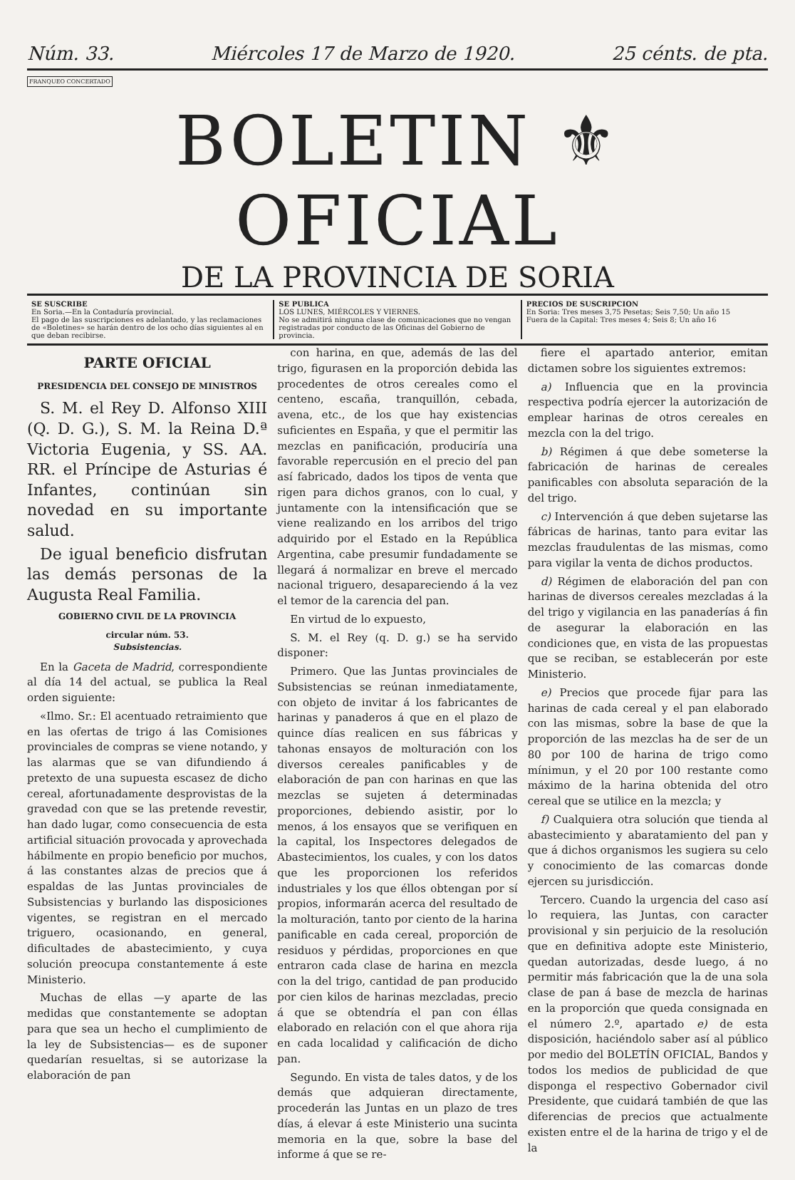Núm. 33. Miércoles 17 de Marzo de 1920. 25 cénts. de pta.
FRANQUEO CONCERTADO
BOLETIN ⚜ OFICIAL
DE LA PROVINCIA DE SORIA
SE SUSCRIBE
En Soria.—En la Contaduría provincial.
El pago de las suscripciones es adelantado, y las reclamaciones de «Boletines» se harán dentro de los ocho días siguientes al en que deban recibirse.
SE PUBLICA
LOS LUNES, MIÉRCOLES Y VIERNES.
No se admitirá ninguna clase de comunicaciones que no vengan registradas por conducto de las Oficinas del Gobierno de provincia.
PRECIOS DE SUSCRIPCION
En Soria: Tres meses 3,75 Pesetas; Seis 7,50; Un año 15
Fuera de la Capital: Tres meses 4; Seis 8; Un año 16
PARTE OFICIAL
PRESIDENCIA DEL CONSEJO DE MINISTROS
S. M. el Rey D. Alfonso XIII (Q. D. G.), S. M. la Reina D.ª Victoria Eugenia, y SS. AA. RR. el Príncipe de Asturias é Infantes, continúan sin novedad en su importante salud.
De igual beneficio disfrutan las demás personas de la Augusta Real Familia.
GOBIERNO CIVIL DE LA PROVINCIA
circular núm. 53.
Subsistencias.
En la Gaceta de Madrid, correspondiente al día 14 del actual, se publica la Real orden siguiente:
«Ilmo. Sr.: El acentuado retraimiento que en las ofertas de trigo á las Comisiones provinciales de compras se viene notando, y las alarmas que se van difundiendo á pretexto de una supuesta escasez de dicho cereal, afortunadamente desprovistas de la gravedad con que se las pretende revestir, han dado lugar, como consecuencia de esta artificial situación provocada y aprovechada hábilmente en propio beneficio por muchos, á las constantes alzas de precios que á espaldas de las Juntas provinciales de Subsistencias y burlando las disposiciones vigentes, se registran en el mercado triguero, ocasionando, en general, dificultades de abastecimiento, y cuya solución preocupa constantemente á este Ministerio.
Muchas de ellas —y aparte de las medidas que constantemente se adoptan para que sea un hecho el cumplimiento de la ley de Subsistencias— es de suponer quedarían resueltas, si se autorizase la elaboración de pan
con harina, en que, además de las del trigo, figurasen en la proporción debida las procedentes de otros cereales como el centeno, escaña, tranquillón, cebada, avena, etc., de los que hay existencias suficientes en España, y que el permitir las mezclas en panificación, produciría una favorable repercusión en el precio del pan así fabricado, dados los tipos de venta que rigen para dichos granos, con lo cual, y juntamente con la intensificación que se viene realizando en los arribos del trigo adquirido por el Estado en la República Argentina, cabe presumir fundadamente se llegará á normalizar en breve el mercado nacional triguero, desapareciendo á la vez el temor de la carencia del pan.
En virtud de lo expuesto,
S. M. el Rey (q. D. g.) se ha servido disponer:
Primero. Que las Juntas provinciales de Subsistencias se reúnan inmediatamente, con objeto de invitar á los fabricantes de harinas y panaderos á que en el plazo de quince días realicen en sus fábricas y tahonas ensayos de molturación con los diversos cereales panificables y de elaboración de pan con harinas en que las mezclas se sujeten á determinadas proporciones, debiendo asistir, por lo menos, á los ensayos que se verifiquen en la capital, los Inspectores delegados de Abastecimientos, los cuales, y con los datos que les proporcionen los referidos industriales y los que éllos obtengan por sí propios, informarán acerca del resultado de la molturación, tanto por ciento de la harina panificable en cada cereal, proporción de residuos y pérdidas, proporciones en que entraron cada clase de harina en mezcla con la del trigo, cantidad de pan producido por cien kilos de harinas mezcladas, precio á que se obtendría el pan con éllas elaborado en relación con el que ahora rija en cada localidad y calificación de dicho pan.
Segundo. En vista de tales datos, y de los demás que adquieran directamente, procederán las Juntas en un plazo de tres días, á elevar á este Ministerio una sucinta memoria en la que, sobre la base del informe á que se re-
fiere el apartado anterior, emitan dictamen sobre los siguientes extremos:
a) Influencia que en la provincia respectiva podría ejercer la autorización de emplear harinas de otros cereales en mezcla con la del trigo.
b) Régimen á que debe someterse la fabricación de harinas de cereales panificables con absoluta separación de la del trigo.
c) Intervención á que deben sujetarse las fábricas de harinas, tanto para evitar las mezclas fraudulentas de las mismas, como para vigilar la venta de dichos productos.
d) Régimen de elaboración del pan con harinas de diversos cereales mezcladas á la del trigo y vigilancia en las panaderías á fin de asegurar la elaboración en las condiciones que, en vista de las propuestas que se reciban, se establecerán por este Ministerio.
e) Precios que procede fijar para las harinas de cada cereal y el pan elaborado con las mismas, sobre la base de que la proporción de las mezclas ha de ser de un 80 por 100 de harina de trigo como mínimun, y el 20 por 100 restante como máximo de la harina obtenida del otro cereal que se utilice en la mezcla; y
f) Cualquiera otra solución que tienda al abastecimiento y abaratamiento del pan y que á dichos organismos les sugiera su celo y conocimiento de las comarcas donde ejercen su jurisdicción.
Tercero. Cuando la urgencia del caso así lo requiera, las Juntas, con caracter provisional y sin perjuicio de la resolución que en definitiva adopte este Ministerio, quedan autorizadas, desde luego, á no permitir más fabricación que la de una sola clase de pan á base de mezcla de harinas en la proporción que queda consignada en el número 2.º, apartado e) de esta disposición, haciéndolo saber así al público por medio del BOLETÍN OFICIAL, Bandos y todos los medios de publicidad de que disponga el respectivo Gobernador civil Presidente, que cuidará también de que las diferencias de precios que actualmente existen entre el de la harina de trigo y el de la